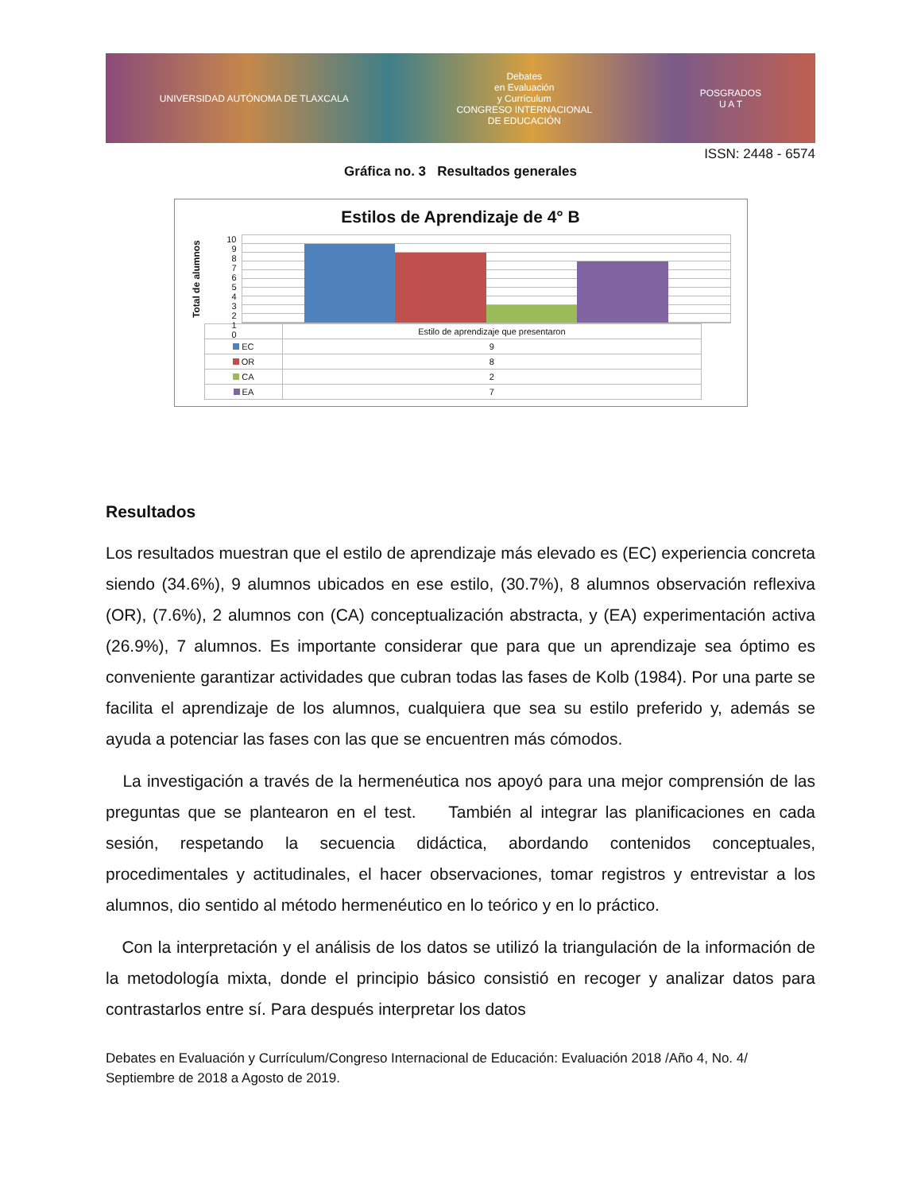UNIVERSIDAD AUTÓNOMA DE TLAXCALA
Debates
en Evaluación
y Currículum
CONGRESO INTERNACIONAL
DE EDUCACIÓN
POSGRADOS
U A T
ISSN: 2448 - 6574
Gráfica no. 3 Resultados generales
Estilos de Aprendizaje de 4° B
Total de alumnos
10
9876543210
| | Estilo de aprendizaje que presentaron |
| --- | --- |
| EC | 9 |
| OR | 8 |
| CA | 2 |
| EA | 7 |
Resultados
Los resultados muestran que el estilo de aprendizaje más elevado es (EC) experiencia concreta siendo (34.6%), 9 alumnos ubicados en ese estilo, (30.7%), 8 alumnos observación reflexiva (OR), (7.6%), 2 alumnos con (CA) conceptualización abstracta, y (EA) experimentación activa (26.9%), 7 alumnos. Es importante considerar que para que un aprendizaje sea óptimo es conveniente garantizar actividades que cubran todas las fases de Kolb (1984). Por una parte se facilita el aprendizaje de los alumnos, cualquiera que sea su estilo preferido y, además se ayuda a potenciar las fases con las que se encuentren más cómodos.
La investigación a través de la hermenéutica nos apoyó para una mejor comprensión de las preguntas que se plantearon en el test. También al integrar las planificaciones en cada sesión, respetando la secuencia didáctica, abordando contenidos conceptuales, procedimentales y actitudinales, el hacer observaciones, tomar registros y entrevistar a los alumnos, dio sentido al método hermenéutico en lo teórico y en lo práctico.
Con la interpretación y el análisis de los datos se utilizó la triangulación de la información de la metodología mixta, donde el principio básico consistió en recoger y analizar datos para contrastarlos entre sí. Para después interpretar los datos
Debates en Evaluación y Currículum/Congreso Internacional de Educación: Evaluación 2018 /Año 4, No. 4/ Septiembre de 2018 a Agosto de 2019.